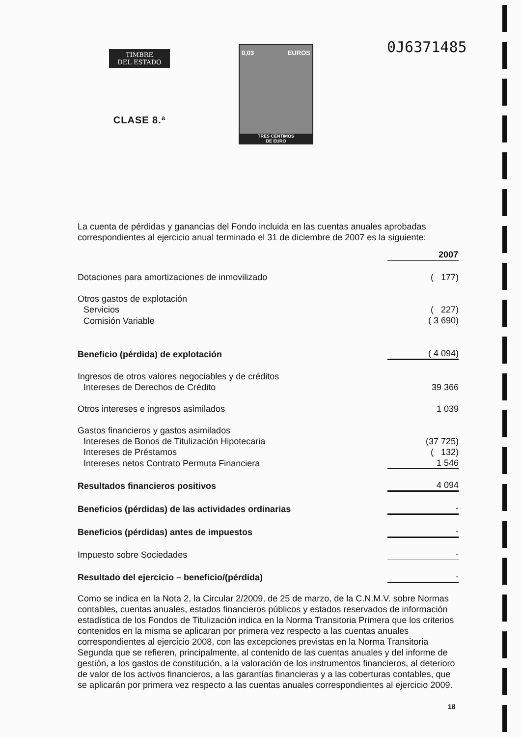TIMBRE
DEL ESTADO
CLASE 8.ª
0,03 EUROS
TRES CÉNTIMOS
DE EURO
0J6371485
La cuenta de pérdidas y ganancias del Fondo incluida en las cuentas anuales aprobadas correspondientes al ejercicio anual terminado el 31 de diciembre de 2007 es la siguiente:
| | 2007 |
| Dotaciones para amortizaciones de inmovilizado | ( 177) |
| Otros gastos de explotación | |
| Servicios | ( 227) |
| Comisión Variable | ( 3 690) |
| Beneficio (pérdida) de explotación | ( 4 094) |
| Ingresos de otros valores negociables y de créditos | |
| Intereses de Derechos de Crédito | 39 366 |
| Otros intereses e ingresos asimilados | 1 039 |
| Gastos financieros y gastos asimilados | |
| Intereses de Bonos de Titulización Hipotecaria | (37 725) |
| Intereses de Préstamos | ( 132) |
| Intereses netos Contrato Permuta Financiera | 1 546 |
| Resultados financieros positivos | 4 094 |
| Beneficios (pérdidas) de las actividades ordinarias | - |
| Beneficios (pérdidas) antes de impuestos | - |
| Impuesto sobre Sociedades | - |
| Resultado del ejercicio – beneficio/(pérdida) | - |
Como se indica en la Nota 2, la Circular 2/2009, de 25 de marzo, de la C.N.M.V. sobre Normas contables, cuentas anuales, estados financieros públicos y estados reservados de información estadística de los Fondos de Titulización indica en la Norma Transitoria Primera que los criterios contenidos en la misma se aplicaran por primera vez respecto a las cuentas anuales correspondientes al ejercicio 2008, con las excepciones previstas en la Norma Transitoria Segunda que se refieren, principalmente, al contenido de las cuentas anuales y del informe de gestión, a los gastos de constitución, a la valoración de los instrumentos financieros, al deterioro de valor de los activos financieros, a las garantías financieras y a las coberturas contables, que se aplicarán por primera vez respecto a las cuentas anuales correspondientes al ejercicio 2009.
18